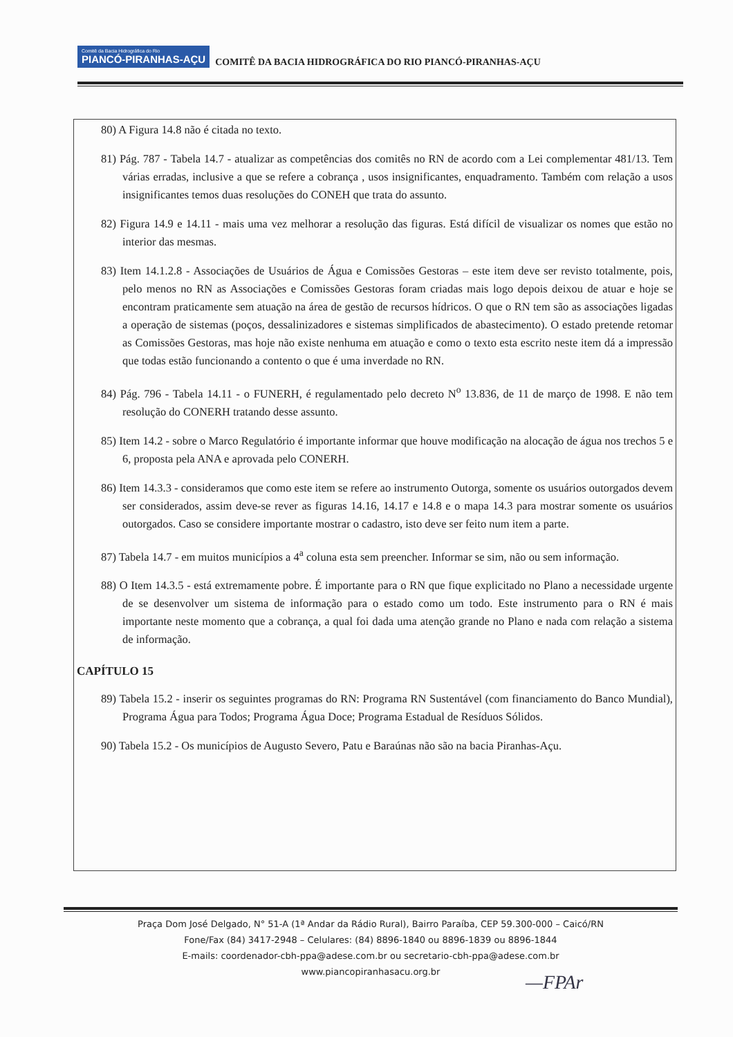Comitê da Bacia Hidrográfica do Rio PIANCÓ-PIRANHAS-AÇU COMITÊ DA BACIA HIDROGRÁFICA DO RIO PIANCÓ-PIRANHAS-AÇU
80) A Figura 14.8 não é citada no texto.
81) Pág. 787 - Tabela 14.7 - atualizar as competências dos comitês no RN de acordo com a Lei complementar 481/13. Tem várias erradas, inclusive a que se refere a cobrança , usos insignificantes, enquadramento. Também com relação a usos insignificantes temos duas resoluções do CONEH que trata do assunto.
82) Figura 14.9 e 14.11 - mais uma vez melhorar a resolução das figuras. Está difícil de visualizar os nomes que estão no interior das mesmas.
83) Item 14.1.2.8 - Associações de Usuários de Água e Comissões Gestoras – este item deve ser revisto totalmente, pois, pelo menos no RN as Associações e Comissões Gestoras foram criadas mais logo depois deixou de atuar e hoje se encontram praticamente sem atuação na área de gestão de recursos hídricos. O que o RN tem são as associações ligadas a operação de sistemas (poços, dessalinizadores e sistemas simplificados de abastecimento). O estado pretende retomar as Comissões Gestoras, mas hoje não existe nenhuma em atuação e como o texto esta escrito neste item dá a impressão que todas estão funcionando a contento o que é uma inverdade no RN.
84) Pág. 796 - Tabela 14.11 - o FUNERH, é regulamentado pelo decreto N<sup>o</sup> 13.836, de 11 de março de 1998. E não tem resolução do CONERH tratando desse assunto.
85) Item 14.2 - sobre o Marco Regulatório é importante informar que houve modificação na alocação de água nos trechos 5 e 6, proposta pela ANA e aprovada pelo CONERH.
86) Item 14.3.3 - consideramos que como este item se refere ao instrumento Outorga, somente os usuários outorgados devem ser considerados, assim deve-se rever as figuras 14.16, 14.17 e 14.8 e o mapa 14.3 para mostrar somente os usuários outorgados. Caso se considere importante mostrar o cadastro, isto deve ser feito num item a parte.
87) Tabela 14.7 - em muitos municípios a 4<sup>a</sup> coluna esta sem preencher. Informar se sim, não ou sem informação.
88) O Item 14.3.5 - está extremamente pobre. É importante para o RN que fique explicitado no Plano a necessidade urgente de se desenvolver um sistema de informação para o estado como um todo. Este instrumento para o RN é mais importante neste momento que a cobrança, a qual foi dada uma atenção grande no Plano e nada com relação a sistema de informação.
CAPÍTULO 15
89) Tabela 15.2 - inserir os seguintes programas do RN: Programa RN Sustentável (com financiamento do Banco Mundial), Programa Água para Todos; Programa Água Doce; Programa Estadual de Resíduos Sólidos.
90) Tabela 15.2 - Os municípios de Augusto Severo, Patu e Baraúnas não são na bacia Piranhas-Açu.
Praça Dom José Delgado, N° 51-A (1ª Andar da Rádio Rural), Bairro Paraíba, CEP 59.300-000 – Caicó/RN
Fone/Fax (84) 3417-2948 – Celulares: (84) 8896-1840 ou 8896-1839 ou 8896-1844
E-mails: coordenador-cbh-ppa@adese.com.br ou secretario-cbh-ppa@adese.com.br
www.piancopiranhasacu.org.br
—FPAr